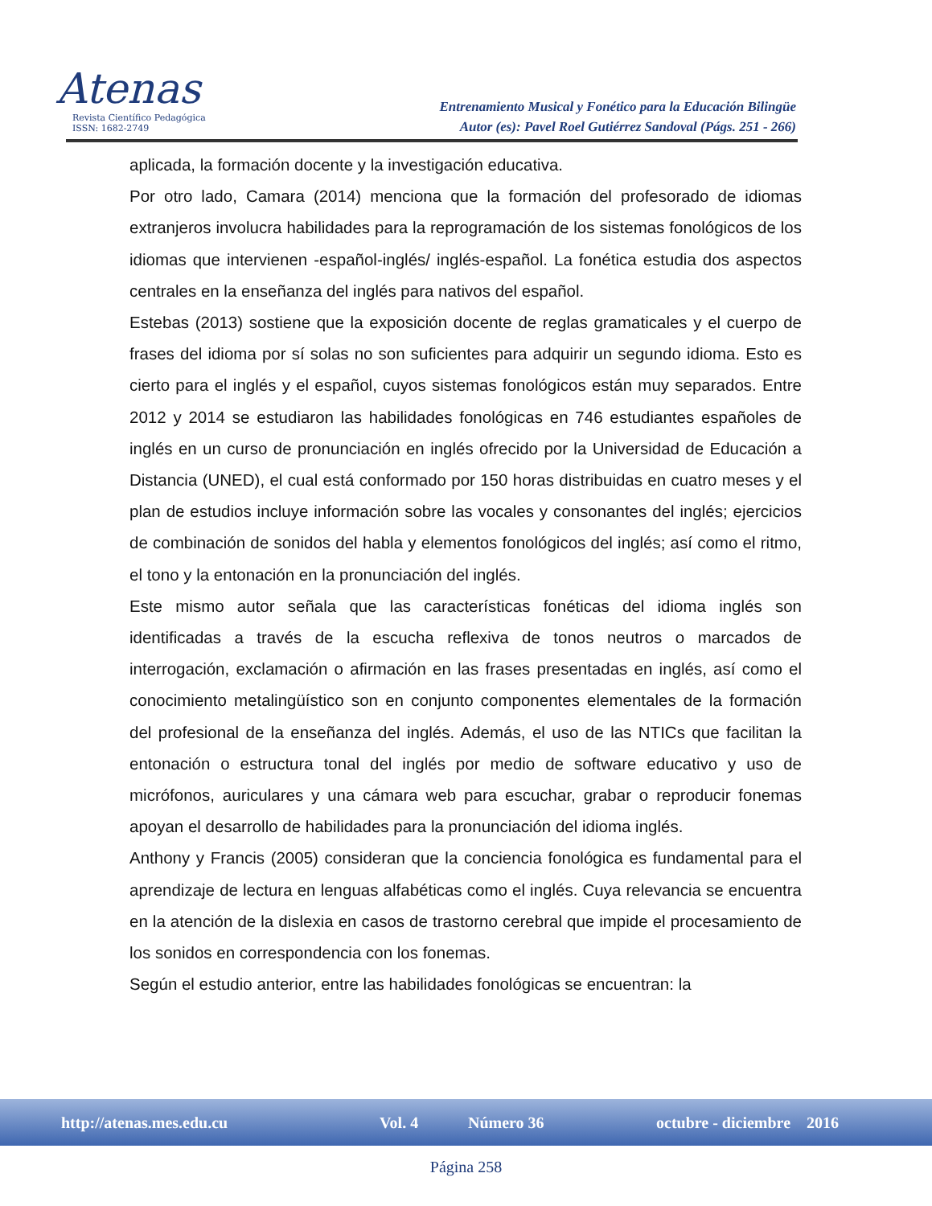Atenas
Revista Científico Pedagógica
ISSN: 1682-2749
Entrenamiento Musical y Fonético para la Educación Bilingüe
Autor (es): Pavel Roel Gutiérrez Sandoval (Págs. 251 - 266)
aplicada, la formación docente y la investigación educativa.
Por otro lado, Camara (2014) menciona que la formación del profesorado de idiomas extranjeros involucra habilidades para la reprogramación de los sistemas fonológicos de los idiomas que intervienen -español-inglés/ inglés-español. La fonética estudia dos aspectos centrales en la enseñanza del inglés para nativos del español.
Estebas (2013) sostiene que la exposición docente de reglas gramaticales y el cuerpo de frases del idioma por sí solas no son suficientes para adquirir un segundo idioma. Esto es cierto para el inglés y el español, cuyos sistemas fonológicos están muy separados. Entre 2012 y 2014 se estudiaron las habilidades fonológicas en 746 estudiantes españoles de inglés en un curso de pronunciación en inglés ofrecido por la Universidad de Educación a Distancia (UNED), el cual está conformado por 150 horas distribuidas en cuatro meses y el plan de estudios incluye información sobre las vocales y consonantes del inglés; ejercicios de combinación de sonidos del habla y elementos fonológicos del inglés; así como el ritmo, el tono y la entonación en la pronunciación del inglés.
Este mismo autor señala que las características fonéticas del idioma inglés son identificadas a través de la escucha reflexiva de tonos neutros o marcados de interrogación, exclamación o afirmación en las frases presentadas en inglés, así como el conocimiento metalingüístico son en conjunto componentes elementales de la formación del profesional de la enseñanza del inglés. Además, el uso de las NTICs que facilitan la entonación o estructura tonal del inglés por medio de software educativo y uso de micrófonos, auriculares y una cámara web para escuchar, grabar o reproducir fonemas apoyan el desarrollo de habilidades para la pronunciación del idioma inglés.
Anthony y Francis (2005) consideran que la conciencia fonológica es fundamental para el aprendizaje de lectura en lenguas alfabéticas como el inglés. Cuya relevancia se encuentra en la atención de la dislexia en casos de trastorno cerebral que impide el procesamiento de los sonidos en correspondencia con los fonemas.
Según el estudio anterior, entre las habilidades fonológicas se encuentran: la
http://atenas.mes.edu.cu Vol. 4 Número 36 octubre - diciembre 2016
Página 258